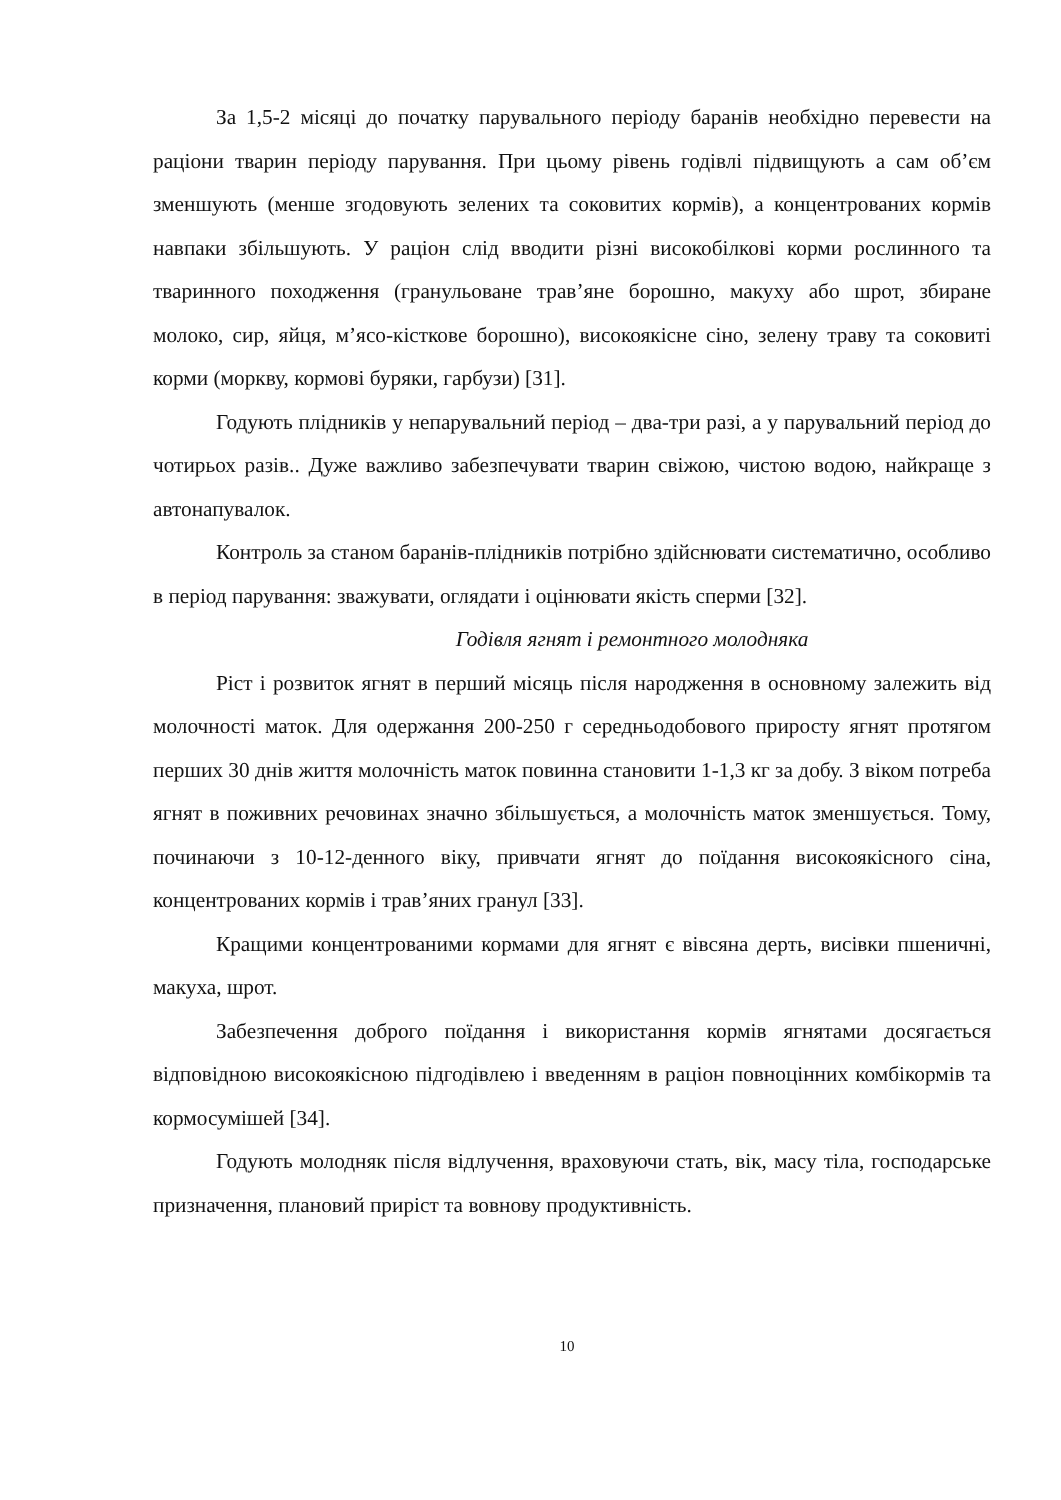За 1,5-2 місяці до початку парувального періоду баранів необхідно перевести на раціони тварин періоду парування. При цьому рівень годівлі підвищують а сам об’єм зменшують (менше згодовують зелених та соковитих кормів), а концентрованих кормів навпаки збільшують. У раціон слід вводити різні високобілкові корми рослинного та тваринного походження (гранульоване трав’яне борошно, макуху або шрот, збиране молоко, сир, яйця, м’ясо-кісткове борошно), високоякісне сіно, зелену траву та соковиті корми (моркву, кормові буряки, гарбузи) [31].
Годують плідників у непарувальний період – два-три разі, а у парувальний період до чотирьох разів.. Дуже важливо забезпечувати тварин свіжою, чистою водою, найкраще з автонапувалок.
Контроль за станом баранів-плідників потрібно здійснювати систематично, особливо в період парування: зважувати, оглядати і оцінювати якість сперми [32].
Годівля ягнят і ремонтного молодняка
Ріст і розвиток ягнят в перший місяць після народження в основному залежить від молочності маток. Для одержання 200-250 г середньодобового приросту ягнят протягом перших 30 днів життя молочність маток повинна становити 1-1,3 кг за добу. З віком потреба ягнят в поживних речовинах значно збільшується, а молочність маток зменшується. Тому, починаючи з 10-12-денного віку, привчати ягнят до поїдання високоякісного сіна, концентрованих кормів і трав’яних гранул [33].
Кращими концентрованими кормами для ягнят є вівсяна дерть, висівки пшеничні, макуха, шрот.
Забезпечення доброго поїдання і використання кормів ягнятами досягається відповідною високоякісною підгодівлею і введенням в раціон повноцінних комбікормів та кормосумішей [34].
Годують молодняк після відлучення, враховуючи стать, вік, масу тіла, господарське призначення, плановий приріст та вовнову продуктивність.
10